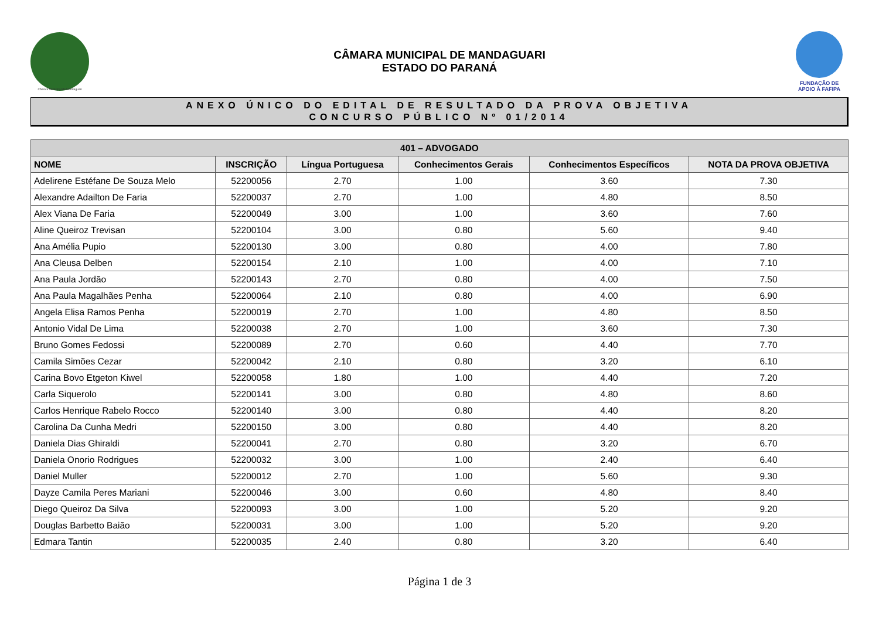Câmara Municipal de Mandaguari
CÂMARA MUNICIPAL DE MANDAGUARI
ESTADO DO PARANÁ
FUNDAÇÃO DE
APOIO À FAFIPA
ANEXO ÚNICO DO EDITAL DE RESULTADO DA PROVA OBJETIVA
CONCURSO PÚBLICO Nº 01/2014
| 401 – ADVOGADO | | | | | |
| --- | --- | --- | --- | --- | --- |
| NOME | INSCRIÇÃO | Língua Portuguesa | Conhecimentos Gerais | Conhecimentos Específicos | NOTA DA PROVA OBJETIVA |
| Adelirene Estéfane De Souza Melo | 52200056 | 2.70 | 1.00 | 3.60 | 7.30 |
| Alexandre Adailton De Faria | 52200037 | 2.70 | 1.00 | 4.80 | 8.50 |
| Alex Viana De Faria | 52200049 | 3.00 | 1.00 | 3.60 | 7.60 |
| Aline Queiroz Trevisan | 52200104 | 3.00 | 0.80 | 5.60 | 9.40 |
| Ana Amélia Pupio | 52200130 | 3.00 | 0.80 | 4.00 | 7.80 |
| Ana Cleusa Delben | 52200154 | 2.10 | 1.00 | 4.00 | 7.10 |
| Ana Paula Jordão | 52200143 | 2.70 | 0.80 | 4.00 | 7.50 |
| Ana Paula Magalhães Penha | 52200064 | 2.10 | 0.80 | 4.00 | 6.90 |
| Angela Elisa Ramos Penha | 52200019 | 2.70 | 1.00 | 4.80 | 8.50 |
| Antonio Vidal De Lima | 52200038 | 2.70 | 1.00 | 3.60 | 7.30 |
| Bruno Gomes Fedossi | 52200089 | 2.70 | 0.60 | 4.40 | 7.70 |
| Camila Simões Cezar | 52200042 | 2.10 | 0.80 | 3.20 | 6.10 |
| Carina Bovo Etgeton Kiwel | 52200058 | 1.80 | 1.00 | 4.40 | 7.20 |
| Carla Siquerolo | 52200141 | 3.00 | 0.80 | 4.80 | 8.60 |
| Carlos Henrique Rabelo Rocco | 52200140 | 3.00 | 0.80 | 4.40 | 8.20 |
| Carolina Da Cunha Medri | 52200150 | 3.00 | 0.80 | 4.40 | 8.20 |
| Daniela Dias Ghiraldi | 52200041 | 2.70 | 0.80 | 3.20 | 6.70 |
| Daniela Onorio Rodrigues | 52200032 | 3.00 | 1.00 | 2.40 | 6.40 |
| Daniel Muller | 52200012 | 2.70 | 1.00 | 5.60 | 9.30 |
| Dayze Camila Peres Mariani | 52200046 | 3.00 | 0.60 | 4.80 | 8.40 |
| Diego Queiroz Da Silva | 52200093 | 3.00 | 1.00 | 5.20 | 9.20 |
| Douglas Barbetto Baião | 52200031 | 3.00 | 1.00 | 5.20 | 9.20 |
| Edmara Tantin | 52200035 | 2.40 | 0.80 | 3.20 | 6.40 |
Página 1 de 3